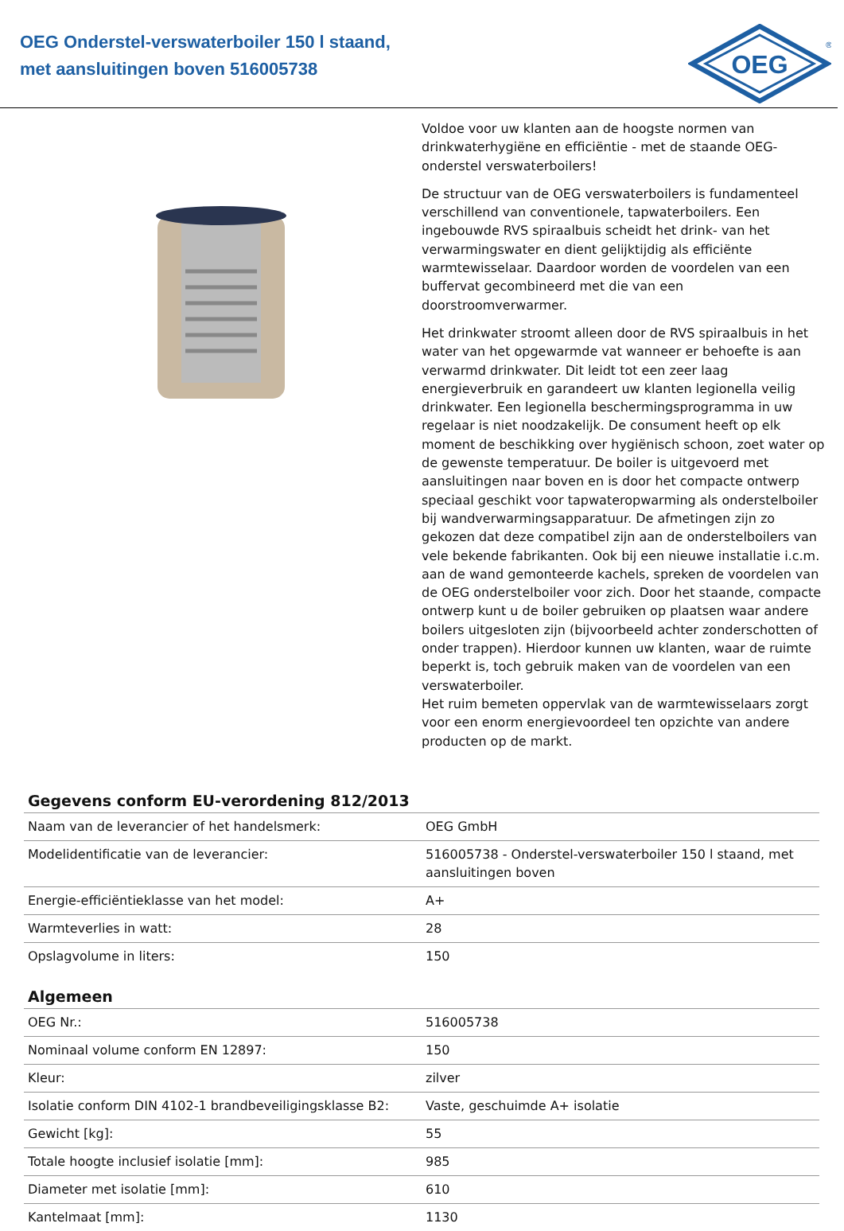OEG Onderstel-verswaterboiler 150 l staand,
met aansluitingen boven 516005738
OEG
®
Voldoe voor uw klanten aan de hoogste normen van drinkwaterhygiëne en efficiëntie - met de staande OEG-onderstel verswaterboilers!
De structuur van de OEG verswaterboilers is fundamenteel verschillend van conventionele, tapwaterboilers. Een ingebouwde RVS spiraalbuis scheidt het drink- van het verwarmingswater en dient gelijktijdig als efficiënte warmtewisselaar. Daardoor worden de voordelen van een buffervat gecombineerd met die van een doorstroomverwarmer.
Het drinkwater stroomt alleen door de RVS spiraalbuis in het water van het opgewarmde vat wanneer er behoefte is aan verwarmd drinkwater. Dit leidt tot een zeer laag energieverbruik en garandeert uw klanten legionella veilig drinkwater. Een legionella beschermingsprogramma in uw regelaar is niet noodzakelijk. De consument heeft op elk moment de beschikking over hygiënisch schoon, zoet water op de gewenste temperatuur. De boiler is uitgevoerd met aansluitingen naar boven en is door het compacte ontwerp speciaal geschikt voor tapwateropwarming als onderstelboiler bij wandverwarmingsapparatuur. De afmetingen zijn zo gekozen dat deze compatibel zijn aan de onderstelboilers van vele bekende fabrikanten. Ook bij een nieuwe installatie i.c.m. aan de wand gemonteerde kachels, spreken de voordelen van de OEG onderstelboiler voor zich. Door het staande, compacte ontwerp kunt u de boiler gebruiken op plaatsen waar andere boilers uitgesloten zijn (bijvoorbeeld achter zonderschotten of onder trappen). Hierdoor kunnen uw klanten, waar de ruimte beperkt is, toch gebruik maken van de voordelen van een verswaterboiler.
Het ruim bemeten oppervlak van de warmtewisselaars zorgt voor een enorm energievoordeel ten opzichte van andere producten op de markt.
Gegevens conform EU-verordening 812/2013
| Naam van de leverancier of het handelsmerk: | OEG GmbH |
| Modelidentificatie van de leverancier: | 516005738 - Onderstel-verswaterboiler 150 l staand, met aansluitingen boven |
| Energie-efficiëntieklasse van het model: | A+ |
| Warmteverlies in watt: | 28 |
| Opslagvolume in liters: | 150 |
Algemeen
| OEG Nr.: | 516005738 |
| Nominaal volume conform EN 12897: | 150 |
| Kleur: | zilver |
| Isolatie conform DIN 4102-1 brandbeveiligingsklasse B2: | Vaste, geschuimde A+ isolatie |
| Gewicht [kg]: | 55 |
| Totale hoogte inclusief isolatie [mm]: | 985 |
| Diameter met isolatie [mm]: | 610 |
| Kantelmaat [mm]: | 1130 |